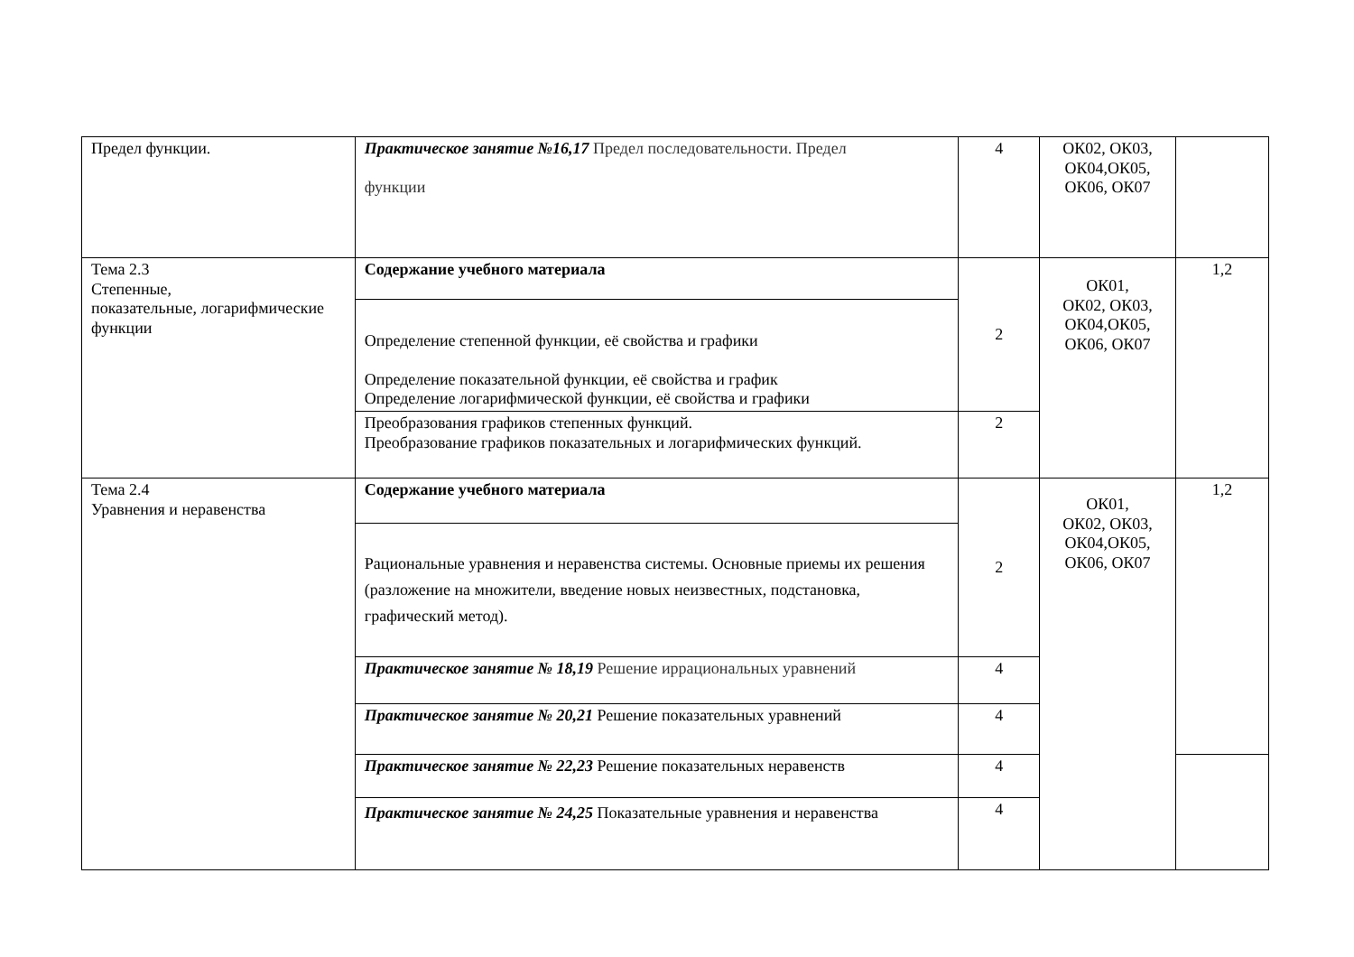| Предел функции. | Практическое занятие №16,17 Предел последовательности. Предел функции | 4 | ОК02, ОК03, ОК04,ОК05, ОК06, ОК07 | |
| Тема 2.3 Степенные, показательные, логарифмические функции | Содержание учебного материала | 2 | ОК01, ОК02, ОК03, ОК04,ОК05, ОК06, ОК07 | 1,2 |
| | Определение степенной функции, её свойства и графики Определение показательной функции, её свойства и график Определение логарифмической функции, её свойства и графики | | | |
| | Преобразования графиков степенных функций. Преобразование графиков показательных и логарифмических функций. | 2 | | |
| Тема 2.4 Уравнения и неравенства | Содержание учебного материала | 2 | ОК01, ОК02, ОК03, ОК04,ОК05, ОК06, ОК07 | 1,2 |
| | Рациональные уравнения и неравенства системы. Основные приемы их решения (разложение на множители, введение новых неизвестных, подстановка, графический метод). | | | |
| | Практическое занятие № 18,19 Решение иррациональных уравнений | 4 | | |
| | Практическое занятие № 20,21 Решение показательных уравнений | 4 | | |
| | Практическое занятие № 22,23 Решение показательных неравенств | 4 | | |
| | Практическое занятие № 24,25 Показательные уравнения и неравенства | 4 | | |